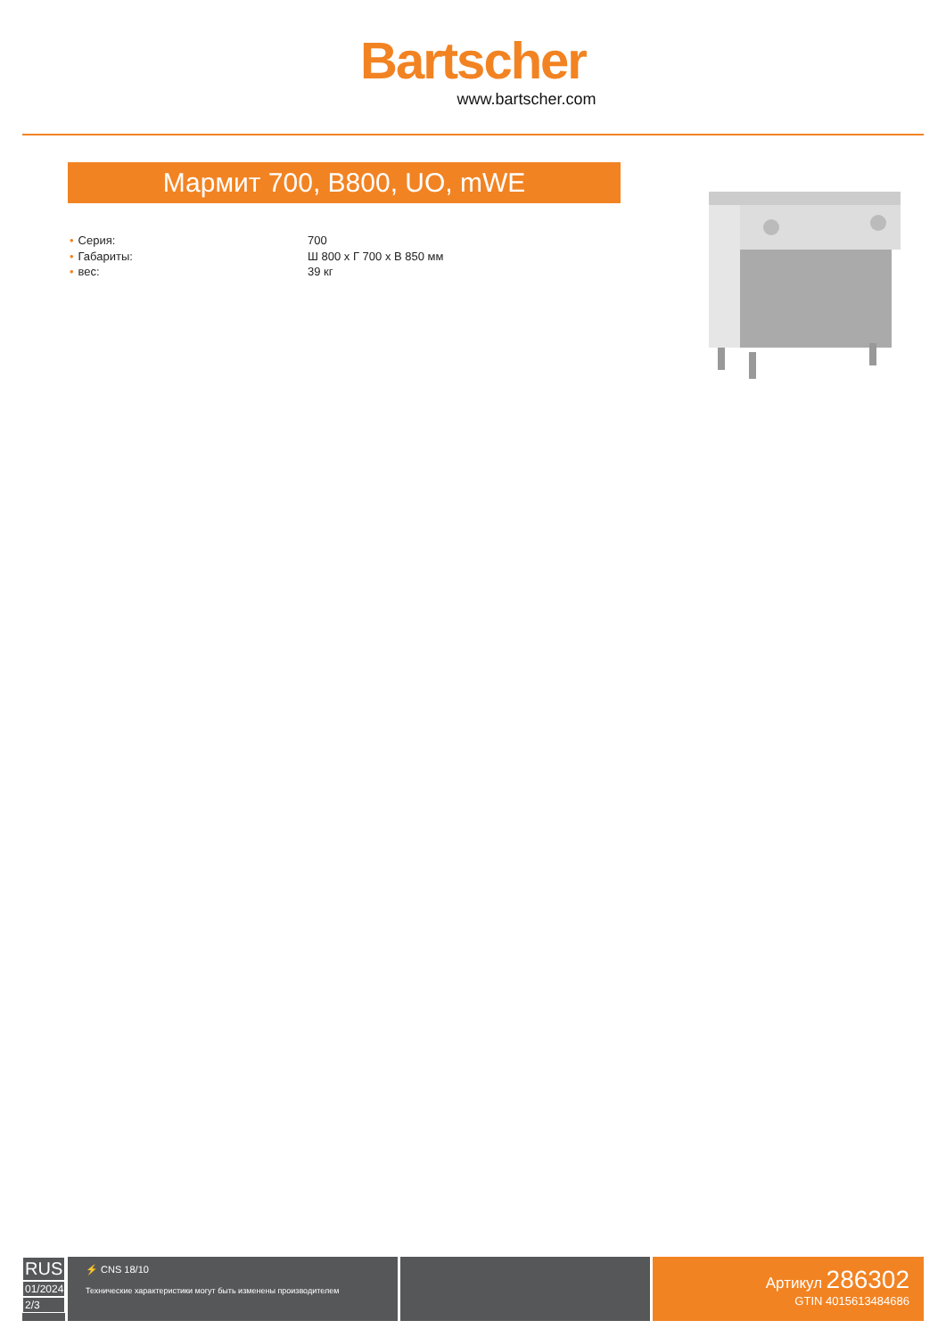Bartscher
www.bartscher.com
Мармит 700, B800, UO, mWE
• Серия: 700
• Габариты: Ш 800 x Г 700 x В 850 мм
• вес: 39 кг
RUS
01/2024
2/3
⚡ CNS 18/10
Технические характеристики могут быть изменены производителем
Артикул 286302
GTIN 4015613484686